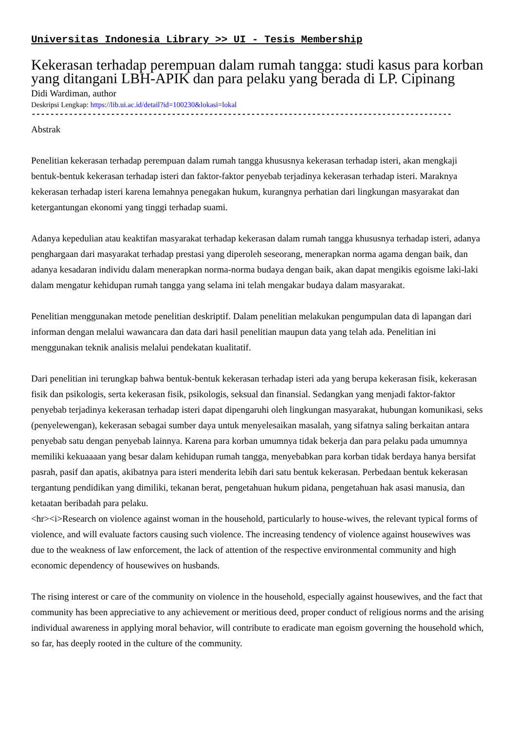Universitas Indonesia Library >> UI - Tesis Membership
Kekerasan terhadap perempuan dalam rumah tangga: studi kasus para korban yang ditangani LBH-APIK dan para pelaku yang berada di LP. Cipinang
Didi Wardiman, author
Deskripsi Lengkap: https://lib.ui.ac.id/detail?id=100230&lokasi=lokal
------------------------------------------------------------------------------------------
Abstrak
Penelitian kekerasan terhadap perempuan dalam rumah tangga khususnya kekerasan terhadap isteri, akan mengkaji bentuk-bentuk kekerasan terhadap isteri dan faktor-faktor penyebab terjadinya kekerasan terhadap isteri. Maraknya kekerasan terhadap isteri karena lemahnya penegakan hukum, kurangnya perhatian dari lingkungan masyarakat dan ketergantungan ekonomi yang tinggi terhadap suami.
Adanya kepedulian atau keaktifan masyarakat terhadap kekerasan dalam rumah tangga khususnya terhadap isteri, adanya penghargaan dari masyarakat terhadap prestasi yang diperoleh seseorang, menerapkan norma agama dengan baik, dan adanya kesadaran individu dalam menerapkan norma-norma budaya dengan baik, akan dapat mengikis egoisme laki-laki dalam mengatur kehidupan rumah tangga yang selama ini telah mengakar budaya dalam masyarakat.
Penelitian menggunakan metode penelitian deskriptif. Dalam penelitian melakukan pengumpulan data di lapangan dari informan dengan melalui wawancara dan data dari hasil penelitian maupun data yang telah ada. Penelitian ini menggunakan teknik analisis melalui pendekatan kualitatif.
Dari penelitian ini terungkap bahwa bentuk-bentuk kekerasan terhadap isteri ada yang berupa kekerasan fisik, kekerasan fisik dan psikologis, serta kekerasan fisik, psikologis, seksual dan finansial. Sedangkan yang menjadi faktor-faktor penyebab terjadinya kekerasan terhadap isteri dapat dipengaruhi oleh lingkungan masyarakat, hubungan komunikasi, seks (penyelewengan), kekerasan sebagai sumber daya untuk menyelesaikan masalah, yang sifatnya saling berkaitan antara penyebab satu dengan penyebab lainnya. Karena para korban umumnya tidak bekerja dan para pelaku pada umumnya memiliki kekuaaaan yang besar dalam kehidupan rumah tangga, menyebabkan para korban tidak berdaya hanya bersifat pasrah, pasif dan apatis, akibatnya para isteri menderita lebih dari satu bentuk kekerasan. Perbedaan bentuk kekerasan tergantung pendidikan yang dimiliki, tekanan berat, pengetahuan hukum pidana, pengetahuan hak asasi manusia, dan ketaatan beribadah para pelaku.
<hr><i>Research on violence against woman in the household, particularly to house-wives, the relevant typical forms of violence, and will evaluate factors causing such violence. The increasing tendency of violence against housewives was due to the weakness of law enforcement, the lack of attention of the respective environmental community and high economic dependency of housewives on husbands.
The rising interest or care of the community on violence in the household, especially against housewives, and the fact that community has been appreciative to any achievement or meritious deed, proper conduct of religious norms and the arising individual awareness in applying moral behavior, will contribute to eradicate man egoism governing the household which, so far, has deeply rooted in the culture of the community.